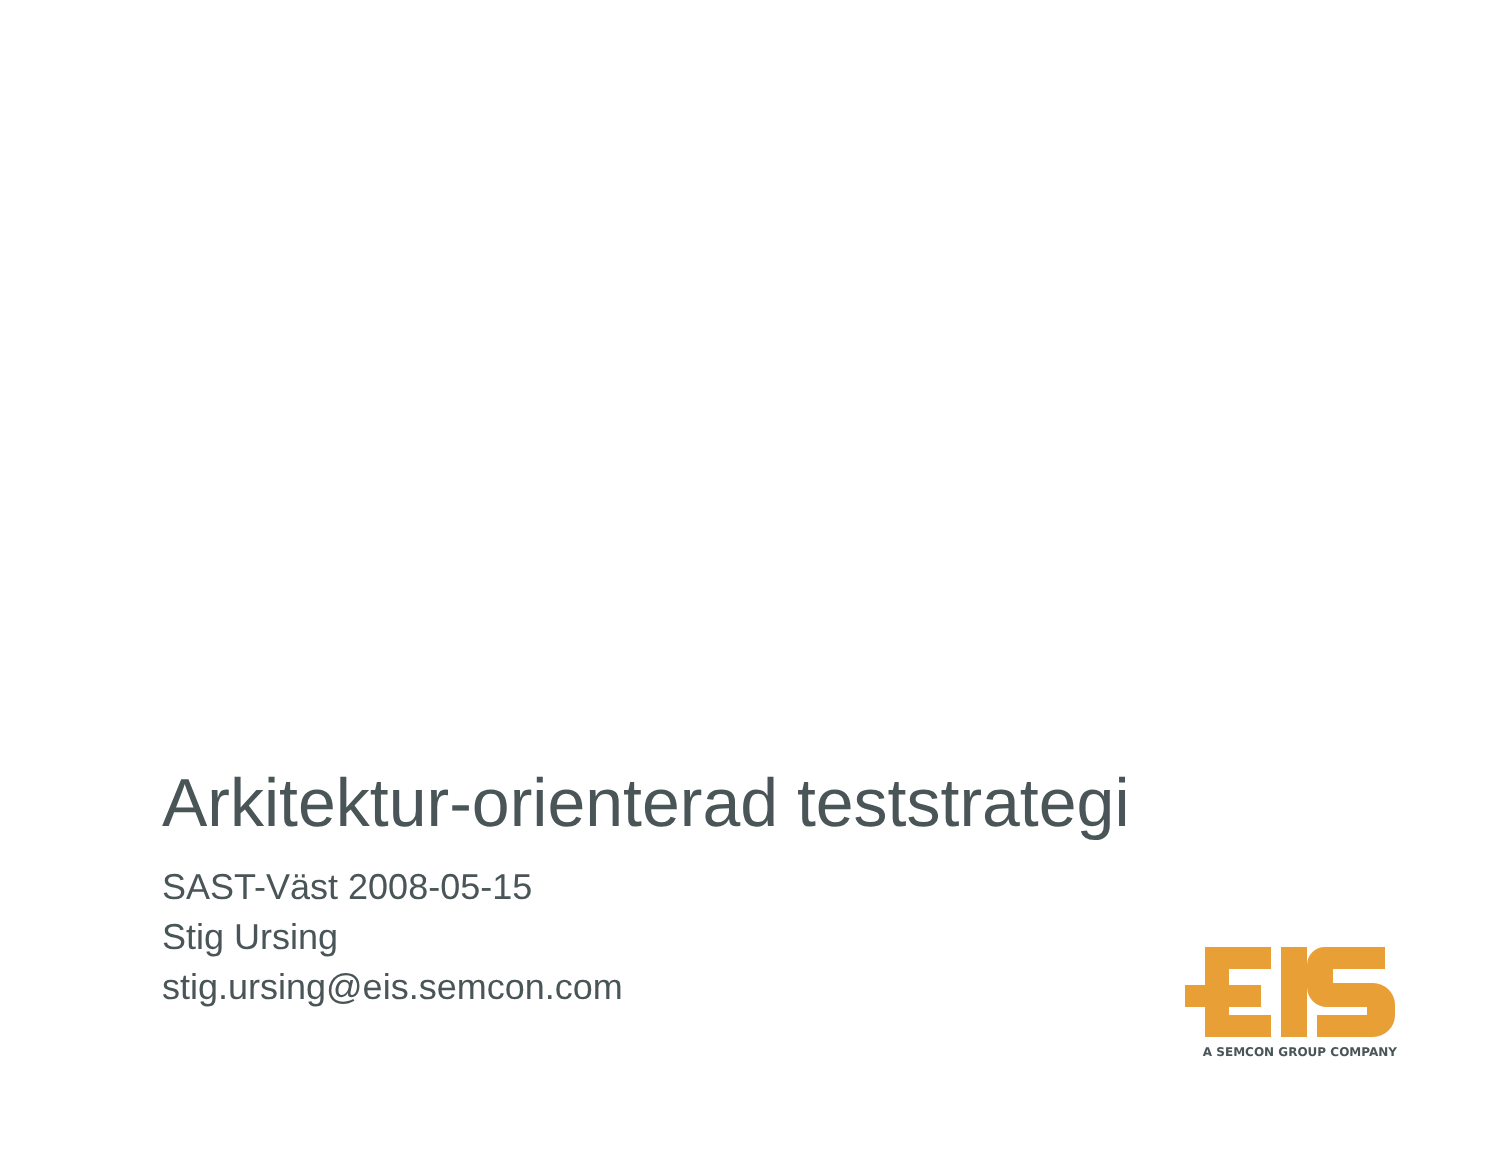Arkitektur-orienterad teststrategi
SAST-Väst 2008-05-15
Stig Ursing
stig.ursing@eis.semcon.com
A SEMCON GROUP COMPANY